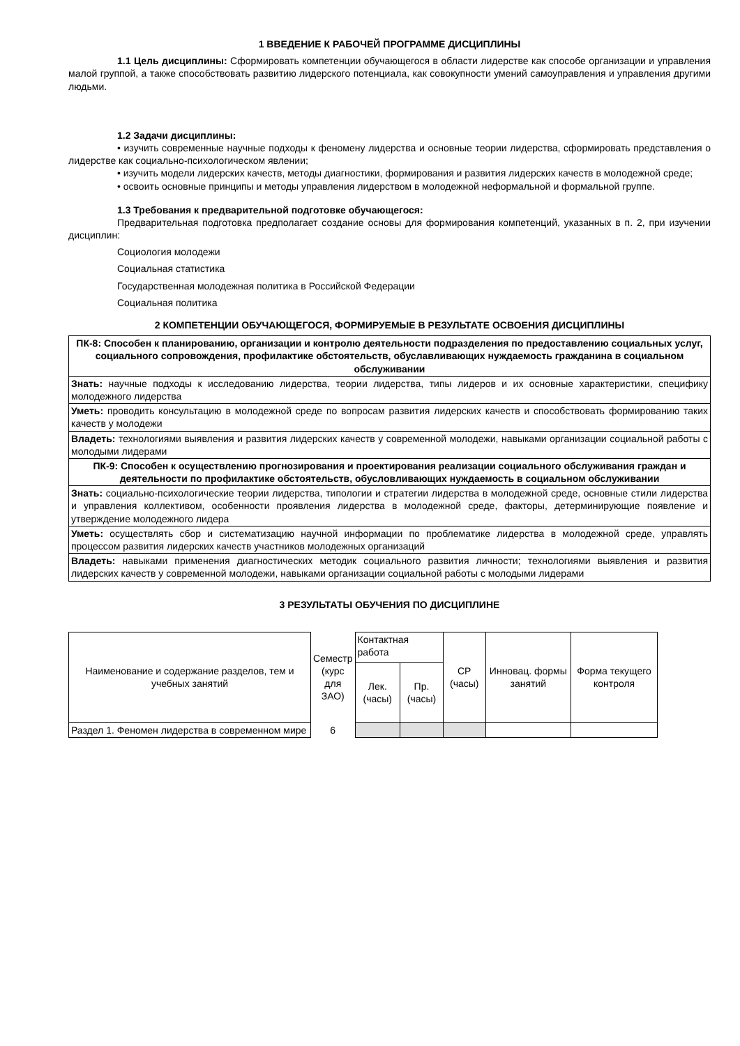1 ВВЕДЕНИЕ К РАБОЧЕЙ ПРОГРАММЕ ДИСЦИПЛИНЫ
1.1 Цель дисциплины: Сформировать компетенции обучающегося в области лидерстве как способе организации и управления малой группой, а также способствовать развитию лидерского потенциала, как совокупности умений самоуправления и управления другими людьми.
1.2 Задачи дисциплины:
• изучить современные научные подходы к феномену лидерства и основные теории лидерства, сформировать представления о лидерстве как социально-психологическом явлении;
• изучить модели лидерских качеств, методы диагностики, формирования и развития лидерских качеств в молодежной среде;
• освоить основные принципы и методы управления лидерством в молодежной неформальной и формальной группе.
1.3 Требования к предварительной подготовке обучающегося:
Предварительная подготовка предполагает создание основы для формирования компетенций, указанных в п. 2, при изучении дисциплин:
Социология молодежи
Социальная статистика
Государственная молодежная политика в Российской Федерации
Социальная политика
2 КОМПЕТЕНЦИИ ОБУЧАЮЩЕГОСЯ, ФОРМИРУЕМЫЕ В РЕЗУЛЬТАТЕ ОСВОЕНИЯ ДИСЦИПЛИНЫ
| ПК-8: Способен к планированию, организации и контролю деятельности подразделения по предоставлению социальных услуг, социального сопровождения, профилактике обстоятельств, обуславливающих нуждаемость гражданина в социальном обслуживании |
| Знать: научные подходы к исследованию лидерства, теории лидерства, типы лидеров и их основные характеристики, специфику молодежного лидерства |
| Уметь: проводить консультацию в молодежной среде по вопросам развития лидерских качеств и способствовать формированию таких качеств у молодежи |
| Владеть: технологиями выявления и развития лидерских качеств у современной молодежи, навыками организации социальной работы с молодыми лидерами |
| ПК-9: Способен к осуществлению прогнозирования и проектирования реализации социального обслуживания граждан и деятельности по профилактике обстоятельств, обусловливающих нуждаемость в социальном обслуживании |
| Знать: социально-психологические теории лидерства, типологии и стратегии лидерства в молодежной среде, основные стили лидерства и управления коллективом, особенности проявления лидерства в молодежной среде, факторы, детерминирующие появление и утверждение молодежного лидера |
| Уметь: осуществлять сбор и систематизацию научной информации по проблематике лидерства в молодежной среде, управлять процессом развития лидерских качеств участников молодежных организаций |
| Владеть: навыками применения диагностических методик социального развития личности; технологиями выявления и развития лидерских качеств у современной молодежи, навыками организации социальной работы с молодыми лидерами |
3 РЕЗУЛЬТАТЫ ОБУЧЕНИЯ ПО ДИСЦИПЛИНЕ
| Наименование и содержание разделов, тем и учебных занятий | Семестр (курс для ЗАО) | Контактная работа | | СР (часы) | Инновац. формы занятий | Форма текущего контроля |
| | | Лек. (часы) | Пр. (часы) | | | |
| Раздел 1. Феномен лидерства в современном мире | 6 | | | | | |